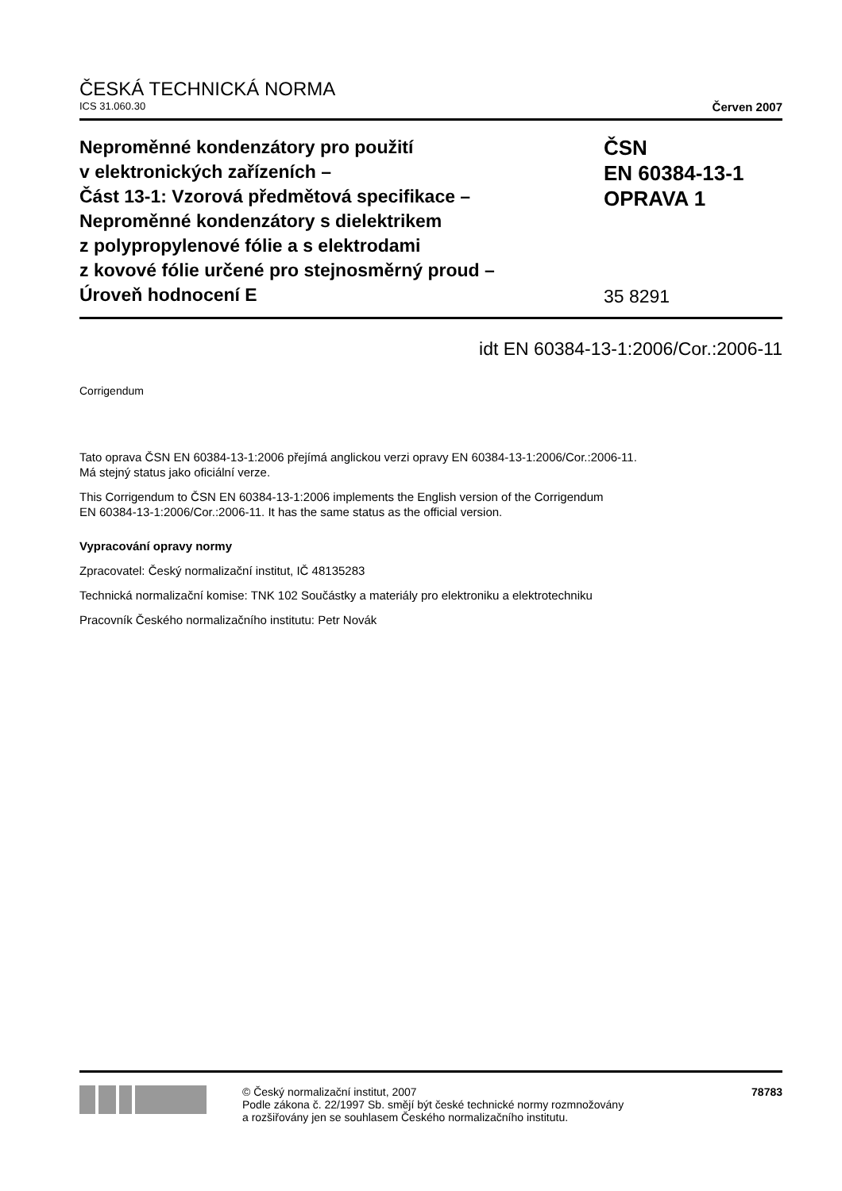ČESKÁ TECHNICKÁ NORMA
ICS 31.060.30 Červen 2007
Neproměnné kondenzátory pro použití
v elektronických zařízeních –
Část 13-1: Vzorová předmětová specifikace –
Neproměnné kondenzátory s dielektrikem
z polypropylenové fólie a s elektrodami
z kovové fólie určené pro stejnosměrný proud –
Úroveň hodnocení E
ČSN
EN 60384-13-1
OPRAVA 1
35 8291
idt EN 60384-13-1:2006/Cor.:2006-11
Corrigendum
Tato oprava ČSN EN 60384-13-1:2006 přejímá anglickou verzi opravy EN 60384-13-1:2006/Cor.:2006-11.
Má stejný status jako oficiální verze.
This Corrigendum to ČSN EN 60384-13-1:2006 implements the English version of the Corrigendum
EN 60384-13-1:2006/Cor.:2006-11. It has the same status as the official version.
Vypracování opravy normy
Zpracovatel: Český normalizační institut, IČ 48135283
Technická normalizační komise: TNK 102 Součástky a materiály pro elektroniku a elektrotechniku
Pracovník Českého normalizačního institutu: Petr Novák
© Český normalizační institut, 2007
Podle zákona č. 22/1997 Sb. smějí být české technické normy rozmnožovány
a rozšiřovány jen se souhlasem Českého normalizačního institutu.
78783